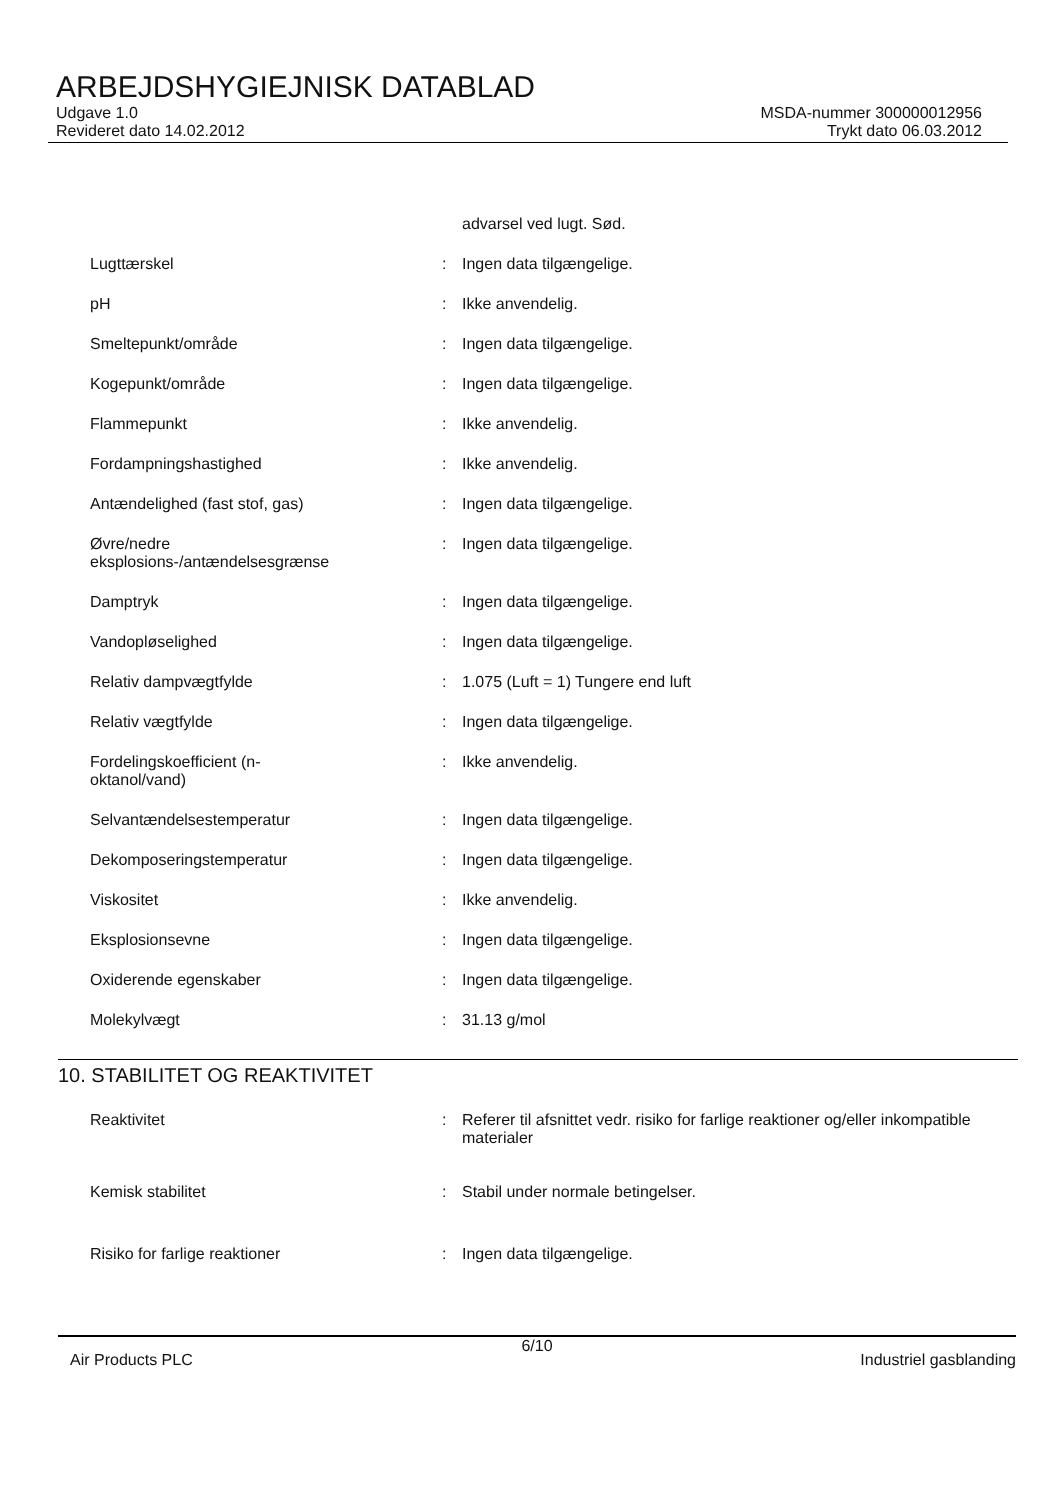ARBEJDSHYGIEJNISK DATABLAD
Udgave 1.0
Revideret dato 14.02.2012
MSDA-nummer 300000012956
Trykt dato 06.03.2012
advarsel ved lugt. Sød.
Lugttærskel : Ingen data tilgængelige.
pH : Ikke anvendelig.
Smeltepunkt/område : Ingen data tilgængelige.
Kogepunkt/område : Ingen data tilgængelige.
Flammepunkt : Ikke anvendelig.
Fordampningshastighed : Ikke anvendelig.
Antændelighed (fast stof, gas)
: Ingen data tilgængelige.
Øvre/nedre eksplosions-/antændelsesgrænse
: Ingen data tilgængelige.
Damptryk : Ingen data tilgængelige.
Vandopløselighed : Ingen data tilgængelige.
Relativ dampvægtfylde : 1.075 (Luft = 1) Tungere end luft
Relativ vægtfylde : Ingen data tilgængelige.
Fordelingskoefficient (n-oktanol/vand)
: Ikke anvendelig.
Selvantændelsestemperatur : Ingen data tilgængelige.
Dekomposeringstemperatur : Ingen data tilgængelige.
Viskositet : Ikke anvendelig.
Eksplosionsevne : Ingen data tilgængelige.
Oxiderende egenskaber : Ingen data tilgængelige.
Molekylvægt : 31.13 g/mol
10. STABILITET OG REAKTIVITET
Reaktivitet : Referer til afsnittet vedr. risiko for farlige reaktioner og/eller inkompatible materialer
Kemisk stabilitet : Stabil under normale betingelser.
Risiko for farlige reaktioner
: Ingen data tilgængelige.
6/10
Air Products PLC Industriel gasblanding